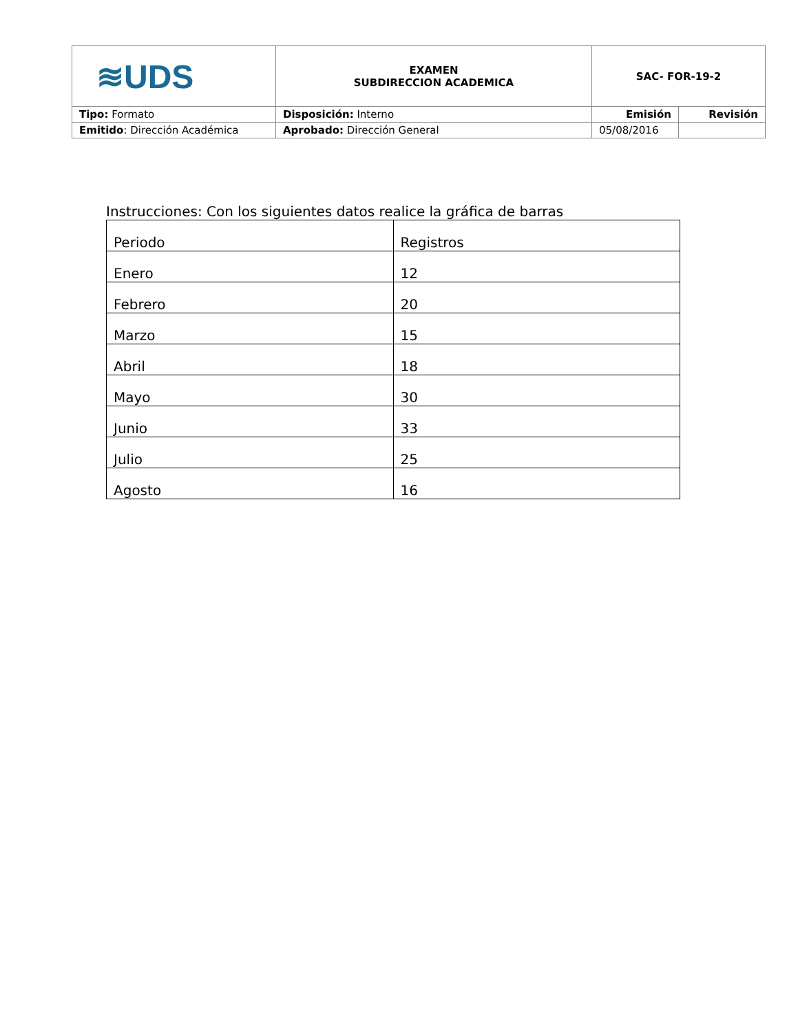| ≋UDS | EXAMEN SUBDIRECCION ACADEMICA | SAC- FOR-19-2 | |
| Tipo: Formato | Disposición: Interno | Emisión | Revisión |
| Emitido : Dirección Académica | Aprobado: Dirección General | 05/08/2016 | |
Instrucciones: Con los siguientes datos realice la gráfica de barras
| Periodo | Registros |
| --- | --- |
| Enero | 12 |
| Febrero | 20 |
| Marzo | 15 |
| Abril | 18 |
| Mayo | 30 |
| Junio | 33 |
| Julio | 25 |
| Agosto | 16 |